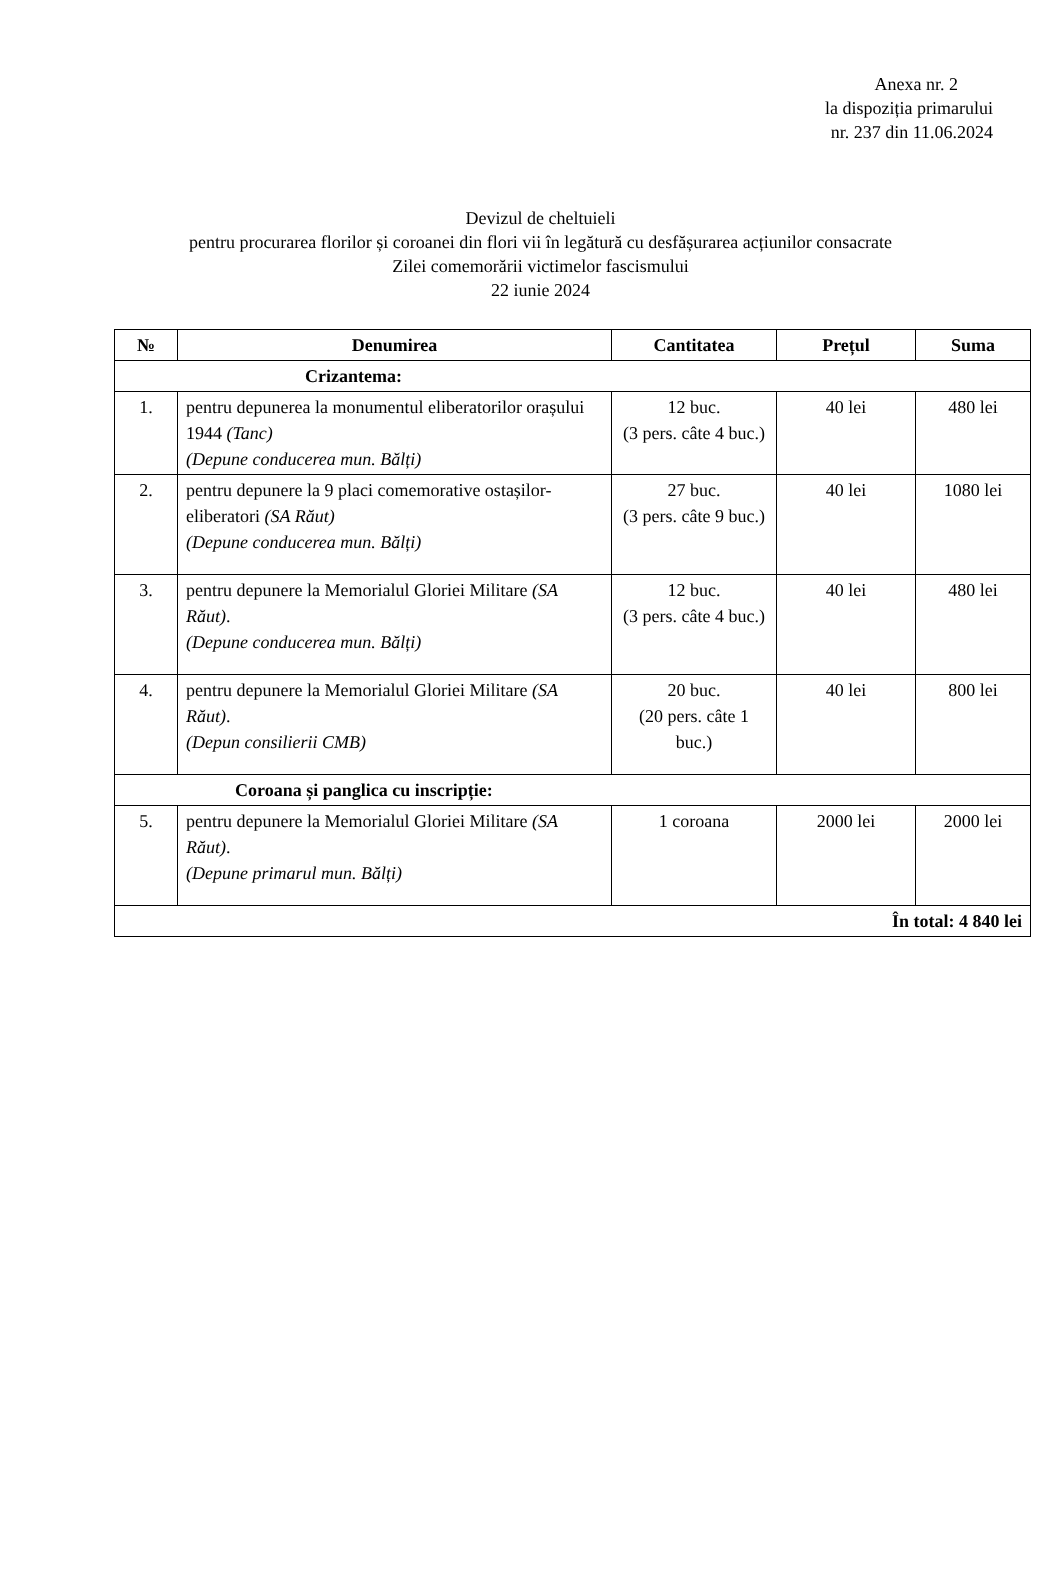Anexa nr. 2
la dispoziția primarului
nr. 237 din 11.06.2024
Devizul de cheltuieli
pentru procurarea florilor și coroanei din flori vii în legătură cu desfășurarea acțiunilor consacrate
Zilei comemorării victimelor fascismului
22 iunie 2024
| № | Denumirea | Cantitatea | Prețul | Suma |
| --- | --- | --- | --- | --- |
| Crizantema: | | | | |
| 1. | pentru depunerea la monumentul eliberatorilor orașului 1944 (Tanc) (Depune conducerea mun. Bălți) | 12 buc. (3 pers. câte 4 buc.) | 40 lei | 480 lei |
| 2. | pentru depunere la 9 placi comemorative ostașilor-eliberatori (SA Răut) (Depune conducerea mun. Bălți) | 27 buc. (3 pers. câte 9 buc.) | 40 lei | 1080 lei |
| 3. | pentru depunere la Memorialul Gloriei Militare (SA Răut) . (Depune conducerea mun. Bălți) | 12 buc. (3 pers. câte 4 buc.) | 40 lei | 480 lei |
| 4. | pentru depunere la Memorialul Gloriei Militare (SA Răut) . (Depun consilierii CMB) | 20 buc. (20 pers. câte 1 buc.) | 40 lei | 800 lei |
| Coroana și panglica cu inscripție: | | | | |
| 5. | pentru depunere la Memorialul Gloriei Militare (SA Răut) . (Depune primarul mun. Bălți) | 1 coroana | 2000 lei | 2000 lei |
| În total: 4 840 lei | | | | |